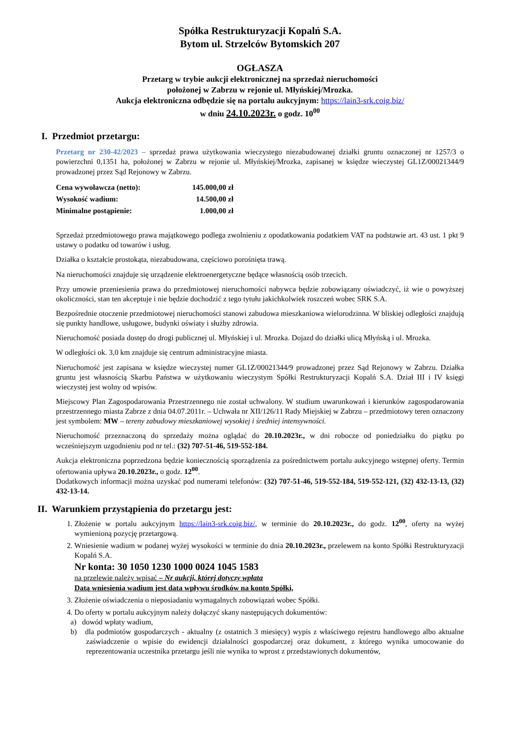Spółka Restrukturyzacji Kopalń S.A.
Bytom ul. Strzelców Bytomskich 207
OGŁASZA
Przetarg w trybie aukcji elektronicznej na sprzedaż nieruchomości
położonej w Zabrzu w rejonie ul. Młyńskiej/Mrozka.
Aukcja elektroniczna odbędzie się na portalu aukcyjnym: https://lain3-srk.coig.biz/
w dniu 24.10.2023r. o godz. 10<sup>00</sup>
I. Przedmiot przetargu:
Przetarg nr 230-42/2023 – sprzedaż prawa użytkowania wieczystego niezabudowanej działki gruntu oznaczonej nr 1257/3 o powierzchni 0,1351 ha, położonej w Zabrzu w rejonie ul. Młyńskiej/Mrozka, zapisanej w księdze wieczystej GL1Z/00021344/9 prowadzonej przez Sąd Rejonowy w Zabrzu.
| Cena wywoławcza (netto): | 145.000,00 zł |
| Wysokość wadium: | 14.500,00 zł |
| Minimalne postąpienie: | 1.000,00 zł |
Sprzedaż przedmiotowego prawa majątkowego podlega zwolnieniu z opodatkowania podatkiem VAT na podstawie art. 43 ust. 1 pkt 9 ustawy o podatku od towarów i usług.
Działka o kształcie prostokąta, niezabudowana, częściowo porośnięta trawą.
Na nieruchomości znajduje się urządzenie elektroenergetyczne będące własnością osób trzecich.
Przy umowie przeniesienia prawa do przedmiotowej nieruchomości nabywca będzie zobowiązany oświadczyć, iż wie o powyższej okoliczności, stan ten akceptuje i nie będzie dochodzić z tego tytułu jakichkolwiek roszczeń wobec SRK S.A.
Bezpośrednie otoczenie przedmiotowej nieruchomości stanowi zabudowa mieszkaniowa wielorodzinna. W bliskiej odległości znajdują się punkty handlowe, usługowe, budynki oświaty i służby zdrowia.
Nieruchomość posiada dostęp do drogi publicznej ul. Młyńskiej i ul. Mrozka. Dojazd do działki ulicą Młyńską i ul. Mrozka.
W odległości ok. 3,0 km znajduje się centrum administracyjne miasta.
Nieruchomość jest zapisana w księdze wieczystej numer GL1Z/00021344/9 prowadzonej przez Sąd Rejonowy w Zabrzu. Działka gruntu jest własnością Skarbu Państwa w użytkowaniu wieczystym Spółki Restrukturyzacji Kopalń S.A. Dział III i IV księgi wieczystej jest wolny od wpisów.
Miejscowy Plan Zagospodarowania Przestrzennego nie został uchwalony. W studium uwarunkowań i kierunków zagospodarowania przestrzennego miasta Zabrze z dnia 04.07.2011r. – Uchwała nr XII/126/11 Rady Miejskiej w Zabrzu – przedmiotowy teren oznaczony jest symbolem: MW – tereny zabudowy mieszkaniowej wysokiej i średniej intensywności.
Nieruchomość przeznaczoną do sprzedaży można oglądać do 20.10.2023r., w dni robocze od poniedziałku do piątku po wcześniejszym uzgodnieniu pod nr tel.: (32) 707-51-46, 519-552-184.
Aukcja elektroniczna poprzedzona będzie koniecznością sporządzenia za pośrednictwem portalu aukcyjnego wstępnej oferty. Termin ofertowania upływa 20.10.2023r., o godz. 12<sup>00</sup>.
Dodatkowych informacji można uzyskać pod numerami telefonów: (32) 707-51-46, 519-552-184, 519-552-121, (32) 432-13-13, (32) 432-13-14.
II. Warunkiem przystąpienia do przetargu jest:
1. Złożenie w portalu aukcyjnym https://lain3-srk.coig.biz/, w terminie do 20.10.2023r., do godz. 12<sup>00</sup>, oferty na wyżej wymienioną pozycję przetargową.
2. Wniesienie wadium w podanej wyżej wysokości w terminie do dnia 20.10.2023r., przelewem na konto Spółki Restrukturyzacji Kopalń S.A.
Nr konta: 30 1050 1230 1000 0024 1045 1583
na przelewie należy wpisać – Nr aukcji, której dotyczy wpłata
Datą wniesienia wadium jest data wpływu środków na konto Spółki,
3. Złożenie oświadczenia o nieposiadaniu wymagalnych zobowiązań wobec Spółki.
4. Do oferty w portalu aukcyjnym należy dołączyć skany następujących dokumentów:
a) dowód wpłaty wadium,
b) dla podmiotów gospodarczych - aktualny (z ostatnich 3 miesięcy) wypis z właściwego rejestru handlowego albo aktualne zaświadczenie o wpisie do ewidencji działalności gospodarczej oraz dokument, z którego wynika umocowanie do reprezentowania uczestnika przetargu jeśli nie wynika to wprost z przedstawionych dokumentów,